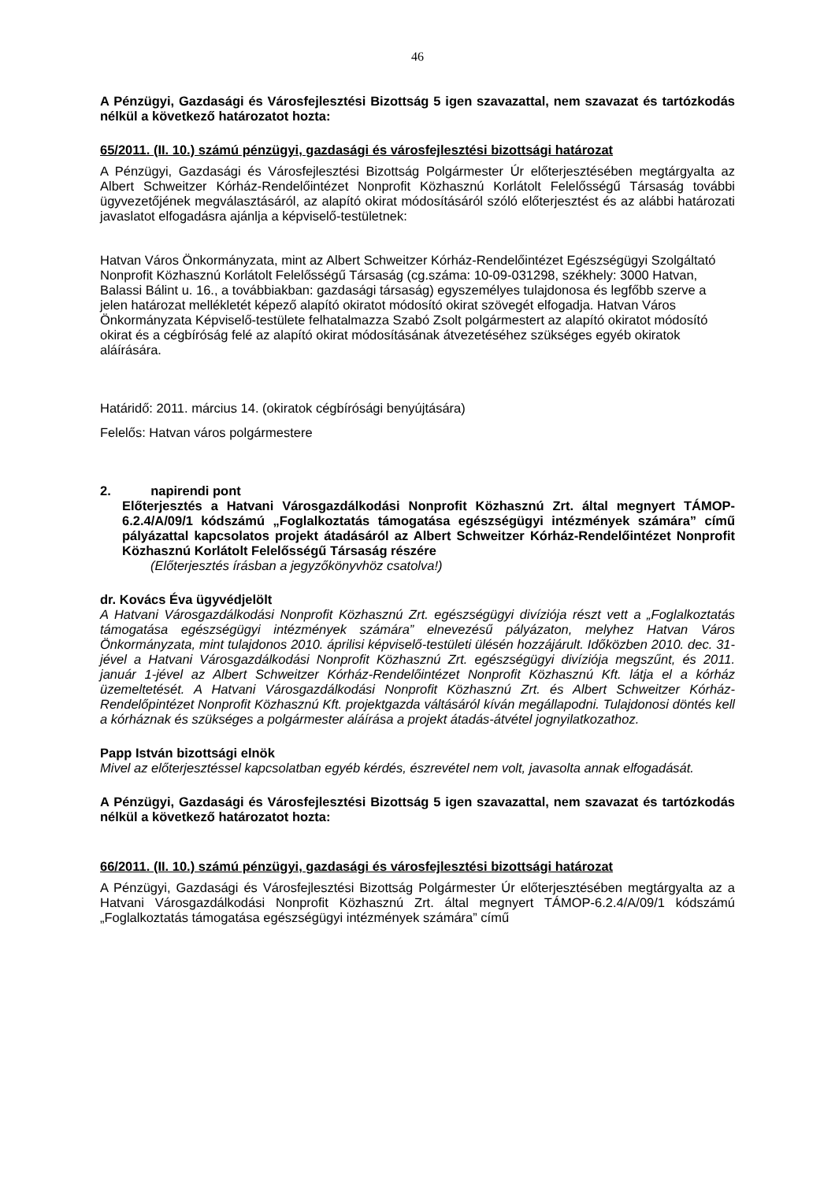46
A Pénzügyi, Gazdasági és Városfejlesztési Bizottság 5 igen szavazattal, nem szavazat és tartózkodás nélkül a következő határozatot hozta:
65/2011. (II. 10.) számú pénzügyi, gazdasági és városfejlesztési bizottsági határozat
A Pénzügyi, Gazdasági és Városfejlesztési Bizottság Polgármester Úr előterjesztésében megtárgyalta az Albert Schweitzer Kórház-Rendelőintézet Nonprofit Közhasznú Korlátolt Felelősségű Társaság további ügyvezetőjének megválasztásáról, az alapító okirat módosításáról szóló előterjesztést és az alábbi határozati javaslatot elfogadásra ajánlja a képviselő-testületnek:
Hatvan Város Önkormányzata, mint az Albert Schweitzer Kórház-Rendelőintézet Egészségügyi Szolgáltató Nonprofit Közhasznú Korlátolt Felelősségű Társaság (cg.száma: 10-09-031298, székhely: 3000 Hatvan, Balassi Bálint u. 16., a továbbiakban: gazdasági társaság) egyszemélyes tulajdonosa és legfőbb szerve a jelen határozat mellékletét képező alapító okiratot módosító okirat szövegét elfogadja. Hatvan Város Önkormányzata Képviselő-testülete felhatalmazza Szabó Zsolt polgármestert az alapító okiratot módosító okirat és a cégbíróság felé az alapító okirat módosításának átvezetéséhez szükséges egyéb okiratok aláírására.
Határidő: 2011. március 14. (okiratok cégbírósági benyújtására)
Felelős: Hatvan város polgármestere
2. napirendi pont
Előterjesztés a Hatvani Városgazdálkodási Nonprofit Közhasznú Zrt. által megnyert TÁMOP-6.2.4/A/09/1 kódszámú „Foglalkoztatás támogatása egészségügyi intézmények számára” című pályázattal kapcsolatos projekt átadásáról az Albert Schweitzer Kórház-Rendelőintézet Nonprofit Közhasznú Korlátolt Felelősségű Társaság részére
(Előterjesztés írásban a jegyzőkönyvhöz csatolva!)
dr. Kovács Éva ügyvédjelölt
A Hatvani Városgazdálkodási Nonprofit Közhasznú Zrt. egészségügyi divíziója részt vett a „Foglalkoztatás támogatása egészségügyi intézmények számára” elnevezésű pályázaton, melyhez Hatvan Város Önkormányzata, mint tulajdonos 2010. áprilisi képviselő-testületi ülésén hozzájárult. Időközben 2010. dec. 31-jével a Hatvani Városgazdálkodási Nonprofit Közhasznú Zrt. egészségügyi divíziója megszűnt, és 2011. január 1-jével az Albert Schweitzer Kórház-Rendelőintézet Nonprofit Közhasznú Kft. látja el a kórház üzemeltetését. A Hatvani Városgazdálkodási Nonprofit Közhasznú Zrt. és Albert Schweitzer Kórház-Rendelőpintézet Nonprofit Közhasznú Kft. projektgazda váltásáról kíván megállapodni. Tulajdonosi döntés kell a kórháznak és szükséges a polgármester aláírása a projekt átadás-átvétel jognyilatkozathoz.
Papp István bizottsági elnök
Mivel az előterjesztéssel kapcsolatban egyéb kérdés, észrevétel nem volt, javasolta annak elfogadását.
A Pénzügyi, Gazdasági és Városfejlesztési Bizottság 5 igen szavazattal, nem szavazat és tartózkodás nélkül a következő határozatot hozta:
66/2011. (II. 10.) számú pénzügyi, gazdasági és városfejlesztési bizottsági határozat
A Pénzügyi, Gazdasági és Városfejlesztési Bizottság Polgármester Úr előterjesztésében megtárgyalta az a Hatvani Városgazdálkodási Nonprofit Közhasznú Zrt. által megnyert TÁMOP-6.2.4/A/09/1 kódszámú „Foglalkoztatás támogatása egészségügyi intézmények számára” című